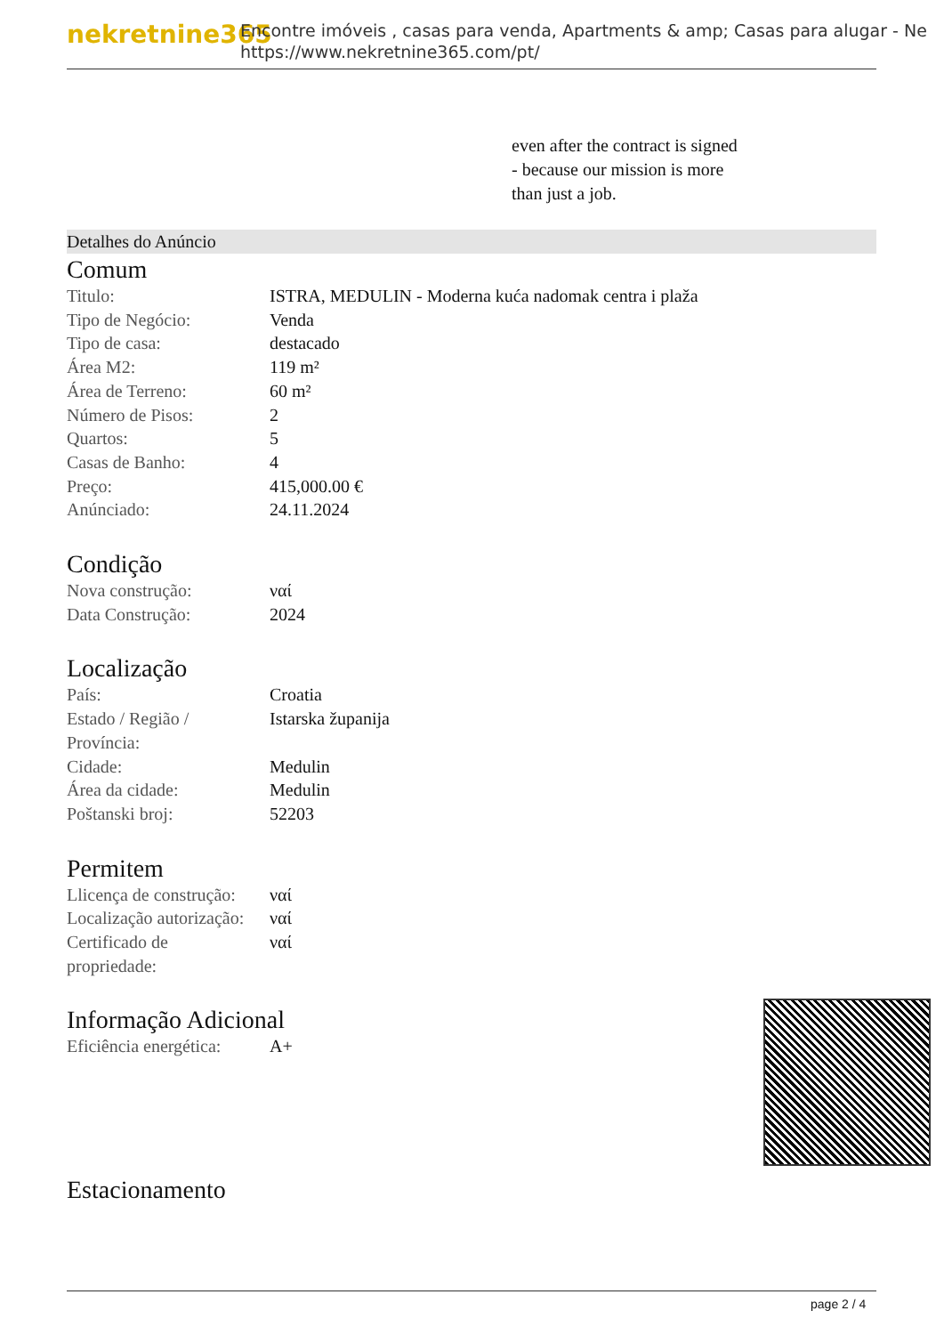nekretnine365
Encontre imóveis , casas para venda, Apartments & amp; Casas para alugar - Ne
https://www.nekretnine365.com/pt/
even after the contract is signed
- because our mission is more
than just a job.
Detalhes do Anúncio
Comum
| Titulo: | ISTRA, MEDULIN - Moderna kuća nadomak centra i plaža |
| Tipo de Negócio: | Venda |
| Tipo de casa: | destacado |
| Área M2: | 119 m² |
| Área de Terreno: | 60 m² |
| Número de Pisos: | 2 |
| Quartos: | 5 |
| Casas de Banho: | 4 |
| Preço: | 415,000.00 € |
| Anúnciado: | 24.11.2024 |
Condição
| Nova construção: | ναί |
| Data Construção: | 2024 |
Localização
| País: | Croatia |
| Estado / Região / Província: | Istarska županija |
| Cidade: | Medulin |
| Área da cidade: | Medulin |
| Poštanski broj: | 52203 |
Permitem
| Llicença de construção: | ναί |
| Localização autorização: | ναί |
| Certificado de propriedade: | ναί |
Informação Adicional
| Eficiência energética: | A+ |
Estacionamento
page 2 / 4